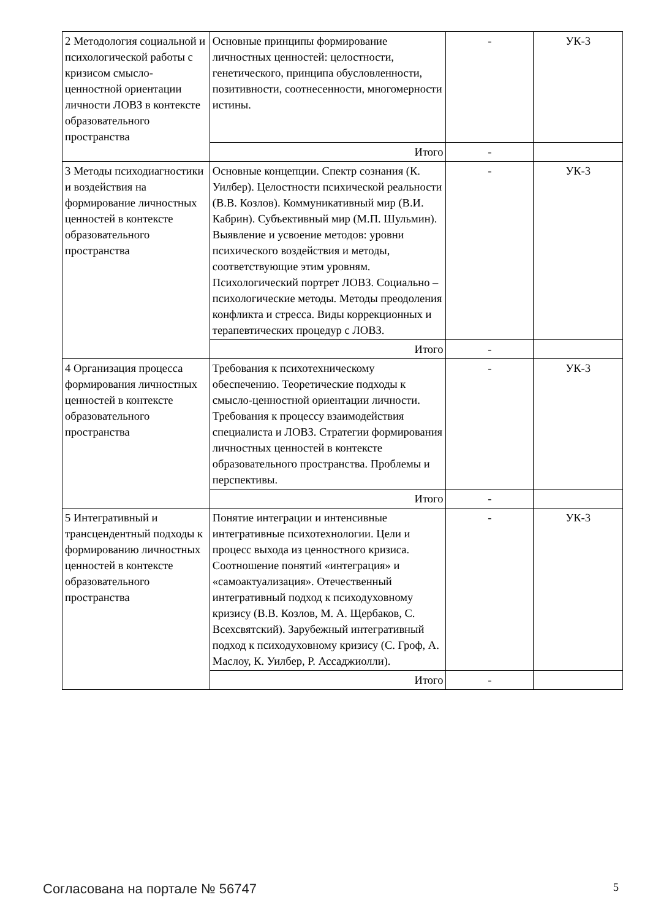| 2 Методология социальной и психологической работы с кризисом смысло-ценностной ориентации личности ЛОВЗ в контексте образовательного пространства | Основные принципы формирование личностных ценностей: целостности, генетического, принципа обусловленности, позитивности, соотнесенности, многомерности истины. | - | УК-3 |
| | Итого | - | |
| 3 Методы психодиагностики и воздействия на формирование личностных ценностей в контексте образовательного пространства | Основные концепции. Спектр сознания (К. Уилбер). Целостности психической реальности (В.В. Козлов). Коммуникативный мир (В.И. Кабрин). Субъективный мир (М.П. Шульмин). Выявление и усвоение методов: уровни психического воздействия и методы, соответствующие этим уровням. Психологический портрет ЛОВЗ. Социально – психологические методы. Методы преодоления конфликта и стресса. Виды коррекционных и терапевтических процедур с ЛОВЗ. | - | УК-3 |
| | Итого | - | |
| 4 Организация процесса формирования личностных ценностей в контексте образовательного пространства | Требования к психотехническому обеспечению. Теоретические подходы к смысло-ценностной ориентации личности. Требования к процессу взаимодействия специалиста и ЛОВЗ. Стратегии формирования личностных ценностей в контексте образовательного пространства. Проблемы и перспективы. | - | УК-3 |
| | Итого | - | |
| 5 Интегративный и трансцендентный подходы к формированию личностных ценностей в контексте образовательного пространства | Понятие интеграции и интенсивные интегративные психотехнологии. Цели и процесс выхода из ценностного кризиса. Соотношение понятий «интеграция» и «самоактуализация». Отечественный интегративный подход к психодуховному кризису (В.В. Козлов, М. А. Щербаков, С. Всехсвятский). Зарубежный интегративный подход к психодуховному кризису (С. Гроф, А. Маслоу, К. Уилбер, Р. Ассаджиолли). | - | УК-3 |
| | Итого | - | |
Согласована на портале № 56747 5